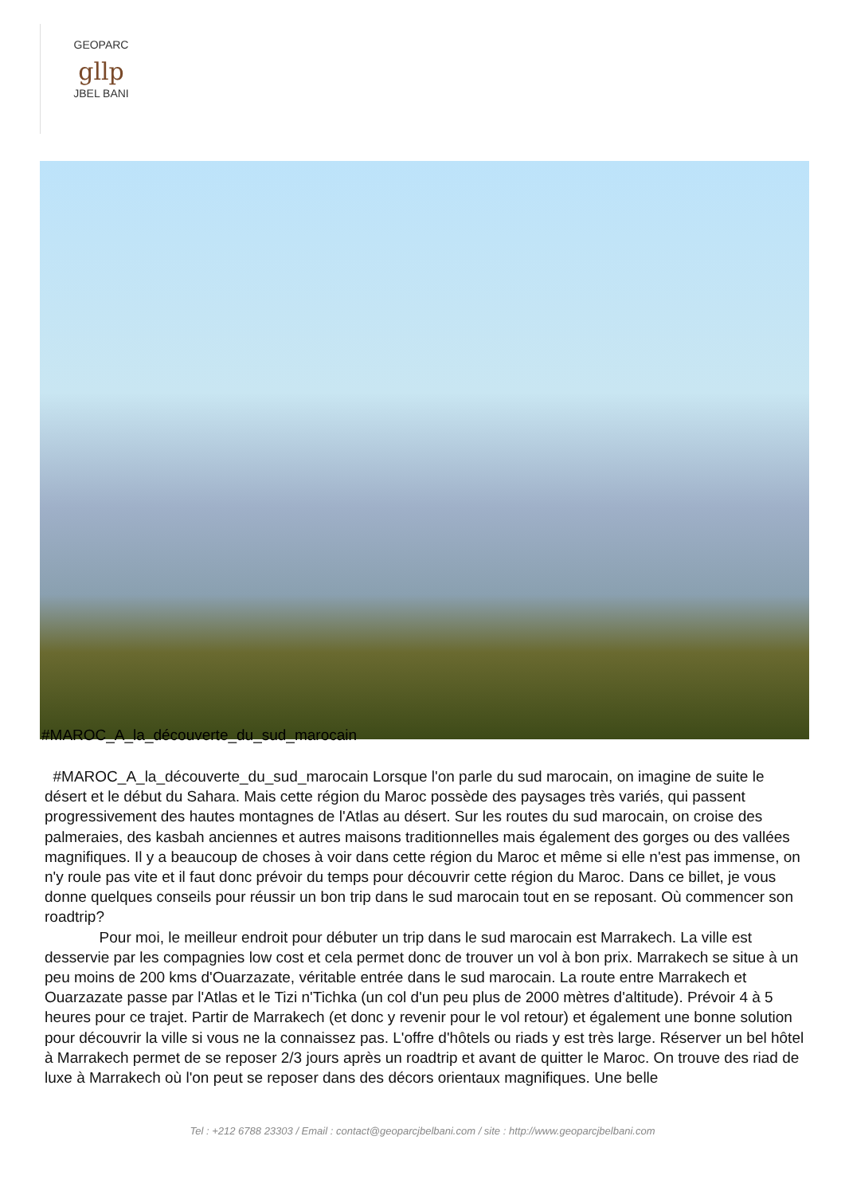GEOPARC
gllp
JBEL BANI
#MAROC_A_la_découverte_du_sud_marocain
#MAROC_A_la_découverte_du_sud_marocain Lorsque l'on parle du sud marocain, on imagine de suite le désert et le début du Sahara. Mais cette région du Maroc possède des paysages très variés, qui passent progressivement des hautes montagnes de l'Atlas au désert. Sur les routes du sud marocain, on croise des palmeraies, des kasbah anciennes et autres maisons traditionnelles mais également des gorges ou des vallées magnifiques. Il y a beaucoup de choses à voir dans cette région du Maroc et même si elle n'est pas immense, on n'y roule pas vite et il faut donc prévoir du temps pour découvrir cette région du Maroc. Dans ce billet, je vous donne quelques conseils pour réussir un bon trip dans le sud marocain tout en se reposant. Où commencer son roadtrip?
Pour moi, le meilleur endroit pour débuter un trip dans le sud marocain est Marrakech. La ville est desservie par les compagnies low cost et cela permet donc de trouver un vol à bon prix. Marrakech se situe à un peu moins de 200 kms d'Ouarzazate, véritable entrée dans le sud marocain. La route entre Marrakech et Ouarzazate passe par l'Atlas et le Tizi n'Tichka (un col d'un peu plus de 2000 mètres d'altitude). Prévoir 4 à 5 heures pour ce trajet. Partir de Marrakech (et donc y revenir pour le vol retour) et également une bonne solution pour découvrir la ville si vous ne la connaissez pas. L'offre d'hôtels ou riads y est très large. Réserver un bel hôtel à Marrakech permet de se reposer 2/3 jours après un roadtrip et avant de quitter le Maroc. On trouve des riad de luxe à Marrakech où l'on peut se reposer dans des décors orientaux magnifiques. Une belle
Tel : +212 6788 23303 / Email : contact@geoparcjbelbani.com / site : http://www.geoparcjbelbani.com